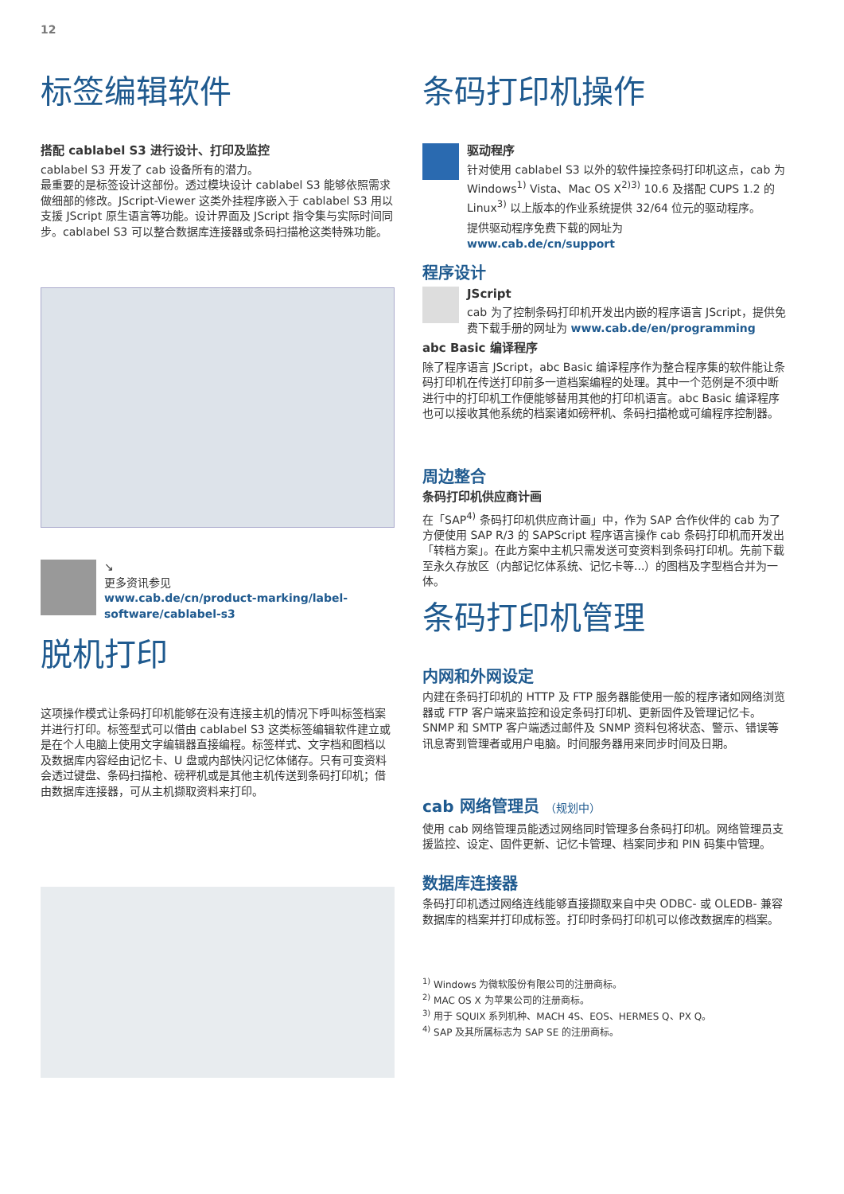12
标签编辑软件
搭配 cablabel S3 进行设计、打印及监控
cablabel S3 开发了 cab 设备所有的潜力。
最重要的是标签设计这部份。透过模块设计 cablabel S3 能够依照需求做细部的修改。JScript-Viewer 这类外挂程序嵌入于 cablabel S3 用以支援 JScript 原生语言等功能。设计界面及 JScript 指令集与实际时间同步。cablabel S3 可以整合数据库连接器或条码扫描枪这类特殊功能。
↘
更多资讯参见
www.cab.de/cn/product-marking/label-software/cablabel-s3
脱机打印
这项操作模式让条码打印机能够在没有连接主机的情况下呼叫标签档案并进行打印。标签型式可以借由 cablabel S3 这类标签编辑软件建立或是在个人电脑上使用文字编辑器直接编程。标签样式、文字档和图档以及数据库内容经由记忆卡、U 盘或内部快闪记忆体储存。只有可变资料会透过键盘、条码扫描枪、磅秤机或是其他主机传送到条码打印机；借由数据库连接器，可从主机撷取资料来打印。
条码打印机操作
驱动程序
针对使用 cablabel S3 以外的软件操控条码打印机这点，cab 为 Windows<sup>1)</sup> Vista、Mac OS X<sup>2)3)</sup> 10.6 及搭配 CUPS 1.2 的 Linux<sup>3)</sup> 以上版本的作业系统提供 32/64 位元的驱动程序。
提供驱动程序免费下载的网址为
www.cab.de/cn/support
程序设计
JScript
cab 为了控制条码打印机开发出内嵌的程序语言 JScript，提供免费下载手册的网址为 www.cab.de/en/programming
abc Basic 编译程序
除了程序语言 JScript，abc Basic 编译程序作为整合程序集的软件能让条码打印机在传送打印前多一道档案编程的处理。其中一个范例是不须中断进行中的打印机工作便能够替用其他的打印机语言。abc Basic 编译程序也可以接收其他系统的档案诸如磅秤机、条码扫描枪或可编程序控制器。
周边整合
条码打印机供应商计画
在「SAP<sup>4)</sup> 条码打印机供应商计画」中，作为 SAP 合作伙伴的 cab 为了方便使用 SAP R/3 的 SAPScript 程序语言操作 cab 条码打印机而开发出「转档方案」。在此方案中主机只需发送可变资料到条码打印机。先前下载至永久存放区（内部记忆体系统、记忆卡等...）的图档及字型档合并为一体。
条码打印机管理
内网和外网设定
内建在条码打印机的 HTTP 及 FTP 服务器能使用一般的程序诸如网络浏览器或 FTP 客户端来监控和设定条码打印机、更新固件及管理记忆卡。SNMP 和 SMTP 客户端透过邮件及 SNMP 资料包将状态、警示、错误等讯息寄到管理者或用户电脑。时间服务器用来同步时间及日期。
cab 网络管理员 （规划中）
使用 cab 网络管理员能透过网络同时管理多台条码打印机。网络管理员支援监控、设定、固件更新、记忆卡管理、档案同步和 PIN 码集中管理。
数据库连接器
条码打印机透过网络连线能够直接撷取来自中央 ODBC- 或 OLEDB- 兼容数据库的档案并打印成标签。打印时条码打印机可以修改数据库的档案。
<sup>1)</sup> Windows 为微软股份有限公司的注册商标。
<sup>2)</sup> MAC OS X 为苹果公司的注册商标。
<sup>3)</sup> 用于 SQUIX 系列机种、MACH 4S、EOS、HERMES Q、PX Q。
<sup>4)</sup> SAP 及其所属标志为 SAP SE 的注册商标。